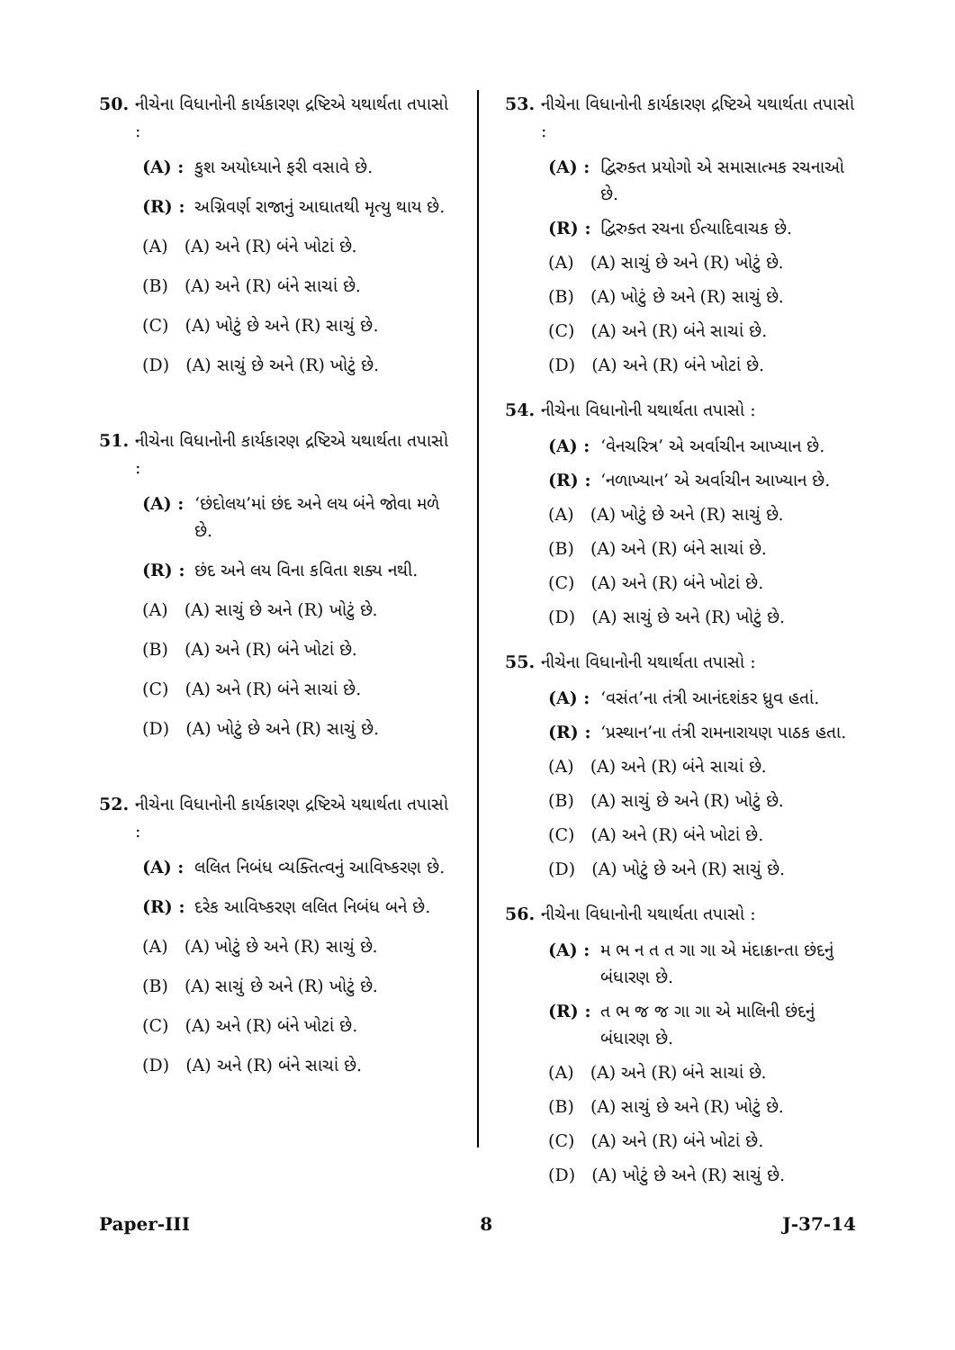50. નીચેના વિધાનોની કાર્યકારણ દ્રષ્ટિએ યથાર્થતા તપાસો :
(A) : કુશ અયોધ્યાને ફરી વસાવે છે.
(R) : અગ્નિવર્ણ રાજાનું આઘાતથી મૃત્યુ થાય છે.
(A) (A) અને (R) બંને ખોટાં છે.
(B) (A) અને (R) બંને સાચાં છે.
(C) (A) ખોટું છે અને (R) સાચું છે.
(D) (A) સાચું છે અને (R) ખોટું છે.
51. નીચેના વિધાનોની કાર્યકારણ દ્રષ્ટિએ યથાર્થતા તપાસો :
(A) : ‘છંદોલય’માં છંદ અને લય બંને જોવા મળે છે.
(R) : છંદ અને લય વિના કવિતા શક્ય નથી.
(A) (A) સાચું છે અને (R) ખોટું છે.
(B) (A) અને (R) બંને ખોટાં છે.
(C) (A) અને (R) બંને સાચાં છે.
(D) (A) ખોટું છે અને (R) સાચું છે.
52. નીચેના વિધાનોની કાર્યકારણ દ્રષ્ટિએ યથાર્થતા તપાસો :
(A) : લલિત નિબંધ વ્યક્તિત્વનું આવિષ્કરણ છે.
(R) : દરેક આવિષ્કરણ લલિત નિબંધ બને છે.
(A) (A) ખોટું છે અને (R) સાચું છે.
(B) (A) સાચું છે અને (R) ખોટું છે.
(C) (A) અને (R) બંને ખોટાં છે.
(D) (A) અને (R) બંને સાચાં છે.
53. નીચેના વિધાનોની કાર્યકારણ દ્રષ્ટિએ યથાર્થતા તપાસો :
(A) : દ્વિરુક્ત પ્રયોગો એ સમાસાત્મક રચનાઓ છે.
(R) : દ્વિરુક્ત રચના ઈત્યાદિવાચક છે.
(A) (A) સાચું છે અને (R) ખોટું છે.
(B) (A) ખોટું છે અને (R) સાચું છે.
(C) (A) અને (R) બંને સાચાં છે.
(D) (A) અને (R) બંને ખોટાં છે.
54. નીચેના વિધાનોની યથાર્થતા તપાસો :
(A) : ‘વેનચરિત્ર’ એ અર્વાચીન આખ્યાન છે.
(R) : ‘નળાખ્યાન’ એ અર્વાચીન આખ્યાન છે.
(A) (A) ખોટું છે અને (R) સાચું છે.
(B) (A) અને (R) બંને સાચાં છે.
(C) (A) અને (R) બંને ખોટાં છે.
(D) (A) સાચું છે અને (R) ખોટું છે.
55. નીચેના વિધાનોની યથાર્થતા તપાસો :
(A) : ‘વસંત’ના તંત્રી આનંદશંકર ધ્રુવ હતાં.
(R) : ‘પ્રસ્થાન’ના તંત્રી રામનારાયણ પાઠક હતા.
(A) (A) અને (R) બંને સાચાં છે.
(B) (A) સાચું છે અને (R) ખોટું છે.
(C) (A) અને (R) બંને ખોટાં છે.
(D) (A) ખોટું છે અને (R) સાચું છે.
56. નીચેના વિધાનોની યથાર્થતા તપાસો :
(A) : મ ભ ન ત ત ગા ગા એ મંદાક્રાન્તા છંદનું બંધારણ છે.
(R) : ત ભ જ જ ગા ગા એ માલિની છંદનું બંધારણ છે.
(A) (A) અને (R) બંને સાચાં છે.
(B) (A) સાચું છે અને (R) ખોટું છે.
(C) (A) અને (R) બંને ખોટાં છે.
(D) (A) ખોટું છે અને (R) સાચું છે.
Paper-III 8 J-37-14